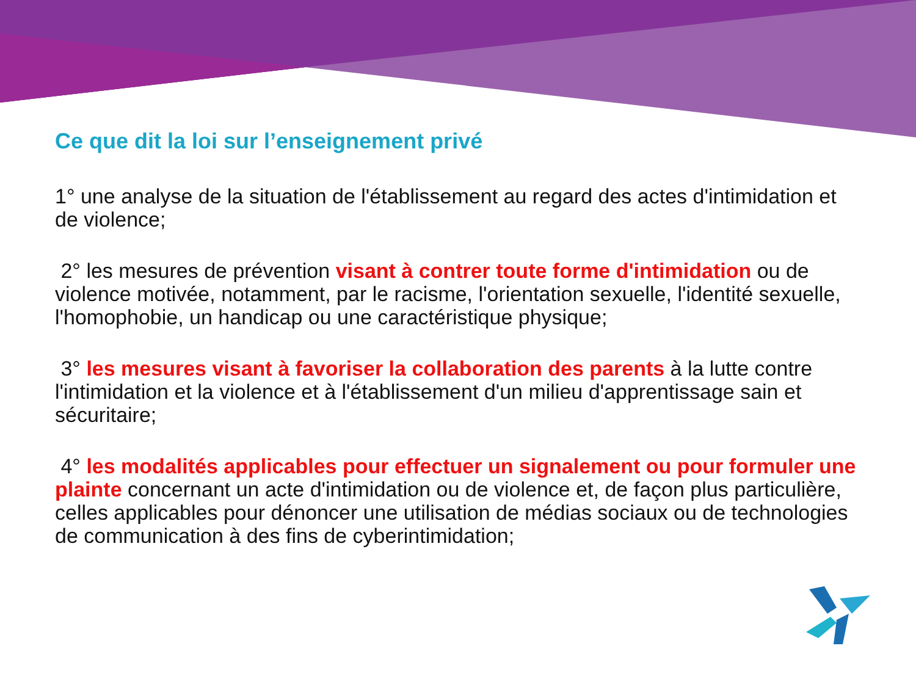Ce que dit la loi sur l’enseignement privé
1° une analyse de la situation de l'établissement au regard des actes d'intimidation et de violence;
2° les mesures de prévention visant à contrer toute forme d'intimidation ou de violence motivée, notamment, par le racisme, l'orientation sexuelle, l'identité sexuelle, l'homophobie, un handicap ou une caractéristique physique;
3° les mesures visant à favoriser la collaboration des parents à la lutte contre l'intimidation et la violence et à l'établissement d'un milieu d'apprentissage sain et sécuritaire;
4° les modalités applicables pour effectuer un signalement ou pour formuler une plainte concernant un acte d'intimidation ou de violence et, de façon plus particulière, celles applicables pour dénoncer une utilisation de médias sociaux ou de technologies de communication à des fins de cyberintimidation;